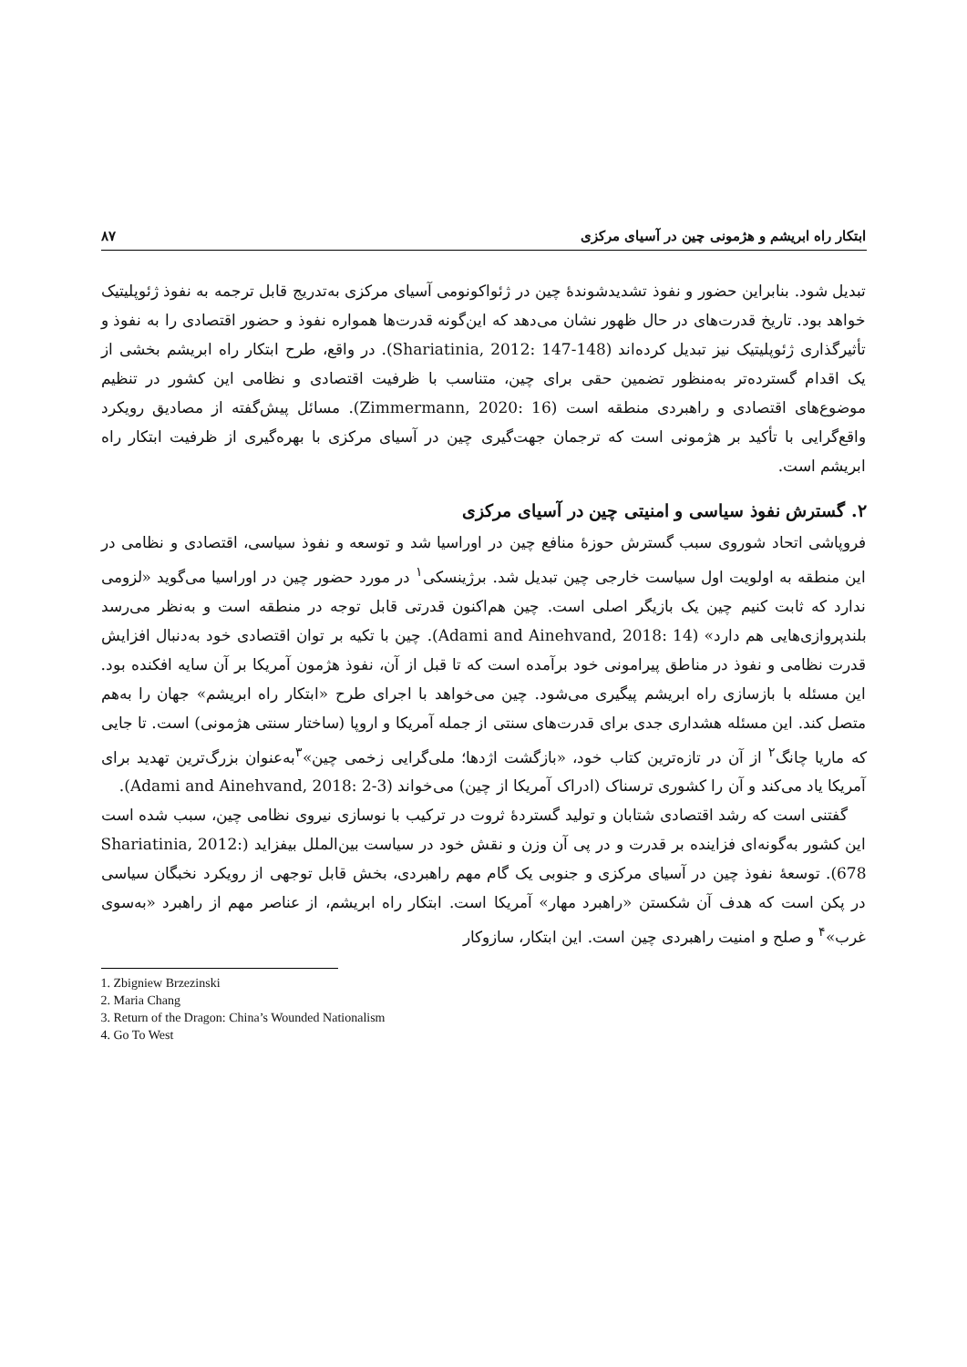ابتکار راه ابریشم و هژمونی چین در آسیای مرکزی ۸۷
تبدیل شود. بنابراین حضور و نفوذ تشدیدشوندهٔ چین در ژئواکونومی آسیای مرکزی به‌تدریج قابل ترجمه به نفوذ ژئوپلیتیک خواهد بود. تاریخ قدرت‌های در حال ظهور نشان می‌دهد که این‌گونه قدرت‌ها همواره نفوذ و حضور اقتصادی را به نفوذ و تأثیرگذاری ژئوپلیتیک نیز تبدیل کرده‌اند (Shariatinia, 2012: 147-148). در واقع، طرح ابتکار راه ابریشم بخشی از یک اقدام گسترده‌تر به‌منظور تضمین حقی برای چین، متناسب با ظرفیت اقتصادی و نظامی این کشور در تنظیم موضوع‌های اقتصادی و راهبردی منطقه است (Zimmermann, 2020: 16). مسائل پیش‌گفته از مصادیق رویکرد واقع‌گرایی با تأکید بر هژمونی است که ترجمان جهت‌گیری چین در آسیای مرکزی با بهره‌گیری از ظرفیت ابتکار راه ابریشم است.
۲. گسترش نفوذ سیاسی و امنیتی چین در آسیای مرکزی
فروپاشی اتحاد شوروی سبب گسترش حوزهٔ منافع چین در اوراسیا شد و توسعه و نفوذ سیاسی، اقتصادی و نظامی در این منطقه به اولویت اول سیاست خارجی چین تبدیل شد. برژینسکی<sup>۱</sup> در مورد حضور چین در اوراسیا می‌گوید «لزومی ندارد که ثابت کنیم چین یک بازیگر اصلی است. چین هم‌اکنون قدرتی قابل توجه در منطقه است و به‌نظر می‌رسد بلندپروازی‌هایی هم دارد» (Adami and Ainehvand, 2018: 14). چین با تکیه بر توان اقتصادی خود به‌دنبال افزایش قدرت نظامی و نفوذ در مناطق پیرامونی خود برآمده است که تا قبل از آن، نفوذ هژمون آمریکا بر آن سایه افکنده بود. این مسئله با بازسازی راه ابریشم پیگیری می‌شود. چین می‌خواهد با اجرای طرح «ابتکار راه ابریشم» جهان را به‌هم متصل کند. این مسئله هشداری جدی برای قدرت‌های سنتی از جمله آمریکا و اروپا (ساختار سنتی هژمونی) است. تا جایی که ماریا چانگ<sup>۲</sup> از آن در تازه‌ترین کتاب خود، «بازگشت اژدها؛ ملی‌گرایی زخمی چین»<sup>۳</sup>به‌عنوان بزرگ‌ترین تهدید برای آمریکا یاد می‌کند و آن را کشوری ترسناک (ادراک آمریکا از چین) می‌خواند (Adami and Ainehvand, 2018: 2-3).
گفتنی است که رشد اقتصادی شتابان و تولید گستردهٔ ثروت در ترکیب با نوسازی نیروی نظامی چین، سبب شده است این کشور به‌گونه‌ای فزاینده بر قدرت و در پی آن وزن و نقش خود در سیاست بین‌الملل بیفزاید (Shariatinia, 2012: 678). توسعهٔ نفوذ چین در آسیای مرکزی و جنوبی یک گام مهم راهبردی، بخش قابل توجهی از رویکرد نخبگان سیاسی در پکن است که هدف آن شکستن «راهبرد مهار» آمریکا است. ابتکار راه ابریشم، از عناصر مهم از راهبرد «به‌سوی غرب»<sup>۴</sup> و صلح و امنیت راهبردی چین است. این ابتکار، سازوکار
1. Zbigniew Brzezinski
2. Maria Chang
3. Return of the Dragon: China’s Wounded Nationalism
4. Go To West